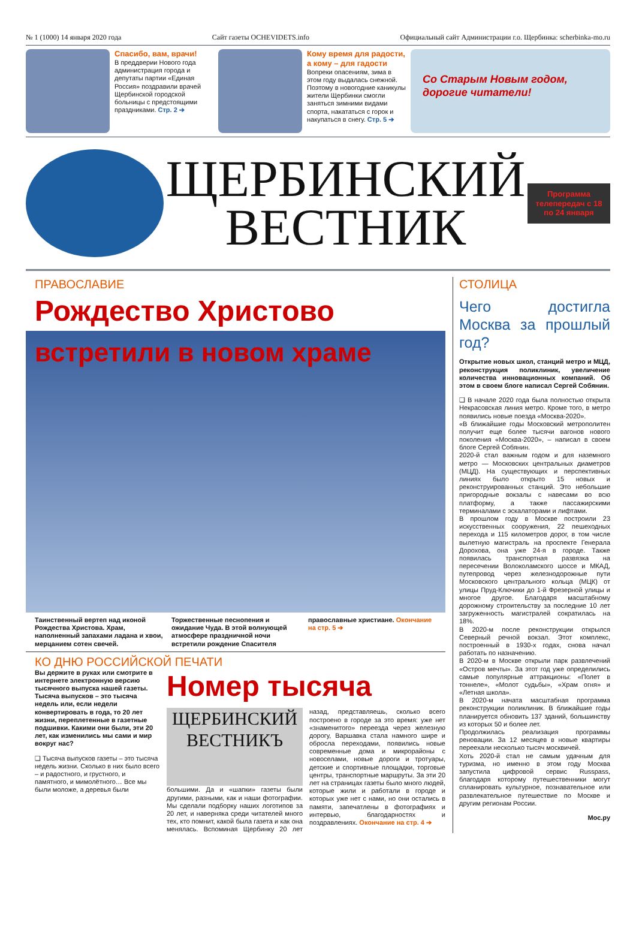№ 1 (1000) 14 января 2020 года Сайт газеты OCHEVIDETS.info Официальный сайт Администрации г.о. Щербинка: scherbinka-mo.ru
Спасибо, вам, врачи!
В преддверии Нового года администрация города и депутаты партии «Единая Россия» поздравили врачей Щербинской городской больницы с предстоящими праздниками. Стр. 2 ➔
Кому время для радости, а кому – для гадости
Вопреки опасениям, зима в этом году выдалась снежной. Поэтому в новогодние каникулы жители Щербинки смогли заняться зимними видами спорта, накататься с горок и накупаться в снегу. Стр. 5 ➔
Со Старым Новым годом, дорогие читатели!
ЩЕРБИНСКИЙ
ВЕСТНИК
Программа телепередач с 18 по 24 января
ПРАВОСЛАВИЕ
Рождество Христово
встретили в новом храме
Таинственный вертеп над иконой Рождества Христова. Храм, наполненный запахами ладана и хвои, мерцанием сотен свечей. Торжественные песнопения и ожидание Чуда. В этой волнующей атмосфере праздничной ночи встретили рождение Спасителя православные христиане. Окончание на стр. 5 ➔
КО ДНЮ РОССИЙСКОЙ ПЕЧАТИ
Вы держите в руках или смотрите в интернете электронную версию тысячного выпуска нашей газеты. Тысяча выпусков – это тысяча недель или, если недели конвертировать в года, то 20 лет жизни, переплетенные в газетные подшивки. Какими они были, эти 20 лет, как изменились мы сами и мир вокруг нас?
❑ Тысяча выпусков газеты – это тысяча недель жизни. Сколько в них было всего – и радостного, и грустного, и памятного, и мимолётного… Все мы были моложе, а деревья были
Номер тысяча
ЩЕРБИНСКИЙ ВЕСТНИКЪ
большими. Да и «шапки» газеты были другими, разными, как и наши фотографии. Мы сделали подборку наших логотипов за 20 лет, и наверняка среди читателей много тех, кто помнит, какой была газета и как она менялась. Вспоминая Щербинку 20 лет назад, представляешь, сколько всего построено в городе за это время: уже нет «знаменитого» переезда через железную дорогу, Варшавка стала намного шире и обросла переходами, появились новые современные дома и микрорайоны с новоселами, новые дороги и тротуары, детские и спортивные площадки, торговые центры, транспортные маршруты. За эти 20 лет на страницах газеты было много людей, которые жили и работали в городе и которых уже нет с нами, но они остались в памяти, запечатлены в фотографиях и интервью, благодарностях и поздравлениях. Окончание на стр. 4 ➔
СТОЛИЦА
Чего достигла Москва за прошлый год?
Открытие новых школ, станций метро и МЦД, реконструкция поликлиник, увеличение количества инновационных компаний. Об этом в своем блоге написал Сергей Собянин.
❑ В начале 2020 года была полностью открыта Некрасовская линия метро. Кроме того, в метро появились новые поезда «Москва-2020».
«В ближайшие годы Московский метрополитен получит еще более тысячи вагонов нового поколения «Москва-2020», – написал в своем блоге Сергей Собянин.
2020-й стал важным годом и для наземного метро — Московских центральных диаметров (МЦД). На существующих и перспективных линиях было открыто 15 новых и реконструированных станций. Это небольшие пригородные вокзалы с навесами во всю платформу, а также пассажирскими терминалами с эскалаторами и лифтами.
В прошлом году в Москве построили 23 искусственных сооружения, 22 пешеходных перехода и 115 километров дорог, в том числе вылетную магистраль на проспекте Генерала Дорохова, она уже 24-я в городе. Также появилась транспортная развязка на пересечении Волоколамского шоссе и МКАД, путепровод через железнодорожные пути Московского центрального кольца (МЦК) от улицы Пруд-Ключики до 1-й Фрезерной улицы и многое другое. Благодаря масштабному дорожному строительству за последние 10 лет загруженность магистралей сократилась на 18%.
В 2020-м после реконструкции открылся Северный речной вокзал. Этот комплекс, построенный в 1930-х годах, снова начал работать по назначению.
В 2020-м в Москве открыли парк развлечений «Остров мечты». За этот год уже определились самые популярные аттракционы: «Полет в тоннеле», «Молот судьбы», «Храм огня» и «Летная школа».
В 2020-м начата масштабная программа реконструкции поликлиник. В ближайшие годы планируется обновить 137 зданий, большинству из которых 50 и более лет.
Продолжилась реализация программы реновации. За 12 месяцев в новые квартиры переехали несколько тысяч москвичей.
Хоть 2020-й стал не самым удачным для туризма, но именно в этом году Москва запустила цифровой сервис Russpass, благодаря которому путешественники могут спланировать культурное, познавательное или развлекательное путешествие по Москве и другим регионам России.
Мос.ру